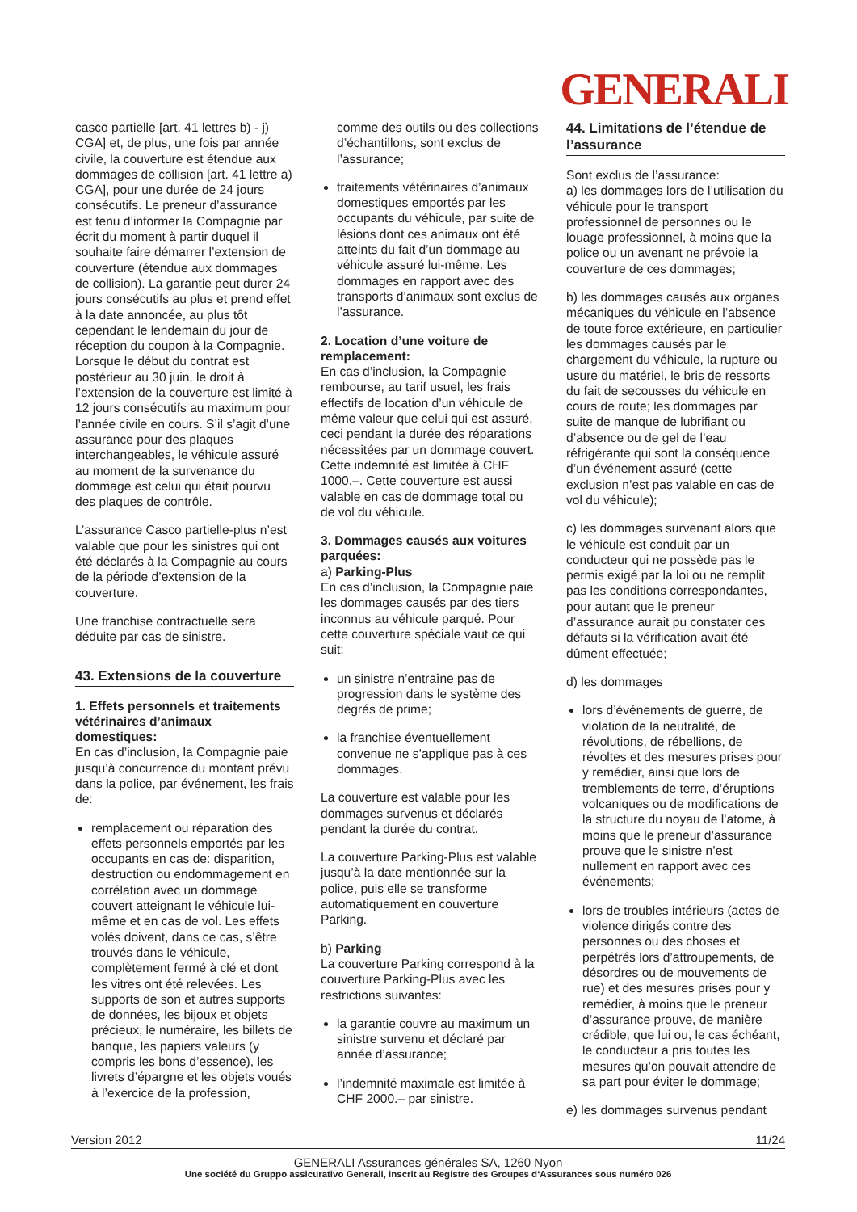GENERALI
casco partielle [art. 41 lettres b) - j) CGA] et, de plus, une fois par année civile, la couverture est étendue aux dommages de collision [art. 41 lettre a) CGA], pour une durée de 24 jours consécutifs. Le preneur d’assurance est tenu d’informer la Compagnie par écrit du moment à partir duquel il souhaite faire démarrer l’extension de couverture (étendue aux dommages de collision). La garantie peut durer 24 jours consécutifs au plus et prend effet à la date annoncée, au plus tôt cependant le lendemain du jour de réception du coupon à la Compagnie. Lorsque le début du contrat est postérieur au 30 juin, le droit à l’extension de la couverture est limité à 12 jours consécutifs au maximum pour l’année civile en cours. S’il s’agit d’une assurance pour des plaques interchangeables, le véhicule assuré au moment de la survenance du dommage est celui qui était pourvu des plaques de contrôle.
L’assurance Casco partielle-plus n’est valable que pour les sinistres qui ont été déclarés à la Compagnie au cours de la période d’extension de la couverture.
Une franchise contractuelle sera déduite par cas de sinistre.
43. Extensions de la couverture
1. Effets personnels et traitements vétérinaires d’animaux domestiques:
En cas d’inclusion, la Compagnie paie jusqu’à concurrence du montant prévu dans la police, par événement, les frais de:
remplacement ou réparation des effets personnels emportés par les occupants en cas de: disparition, destruction ou endommagement en corrélation avec un dommage couvert atteignant le véhicule lui-même et en cas de vol. Les effets volés doivent, dans ce cas, s’être trouvés dans le véhicule, complètement fermé à clé et dont les vitres ont été relevées. Les supports de son et autres supports de données, les bijoux et objets précieux, le numéraire, les billets de banque, les papiers valeurs (y compris les bons d’essence), les livrets d’épargne et les objets voués à l’exercice de la profession,
comme des outils ou des collections d’échantillons, sont exclus de l’assurance;
traitements vétérinaires d’animaux domestiques emportés par les occupants du véhicule, par suite de lésions dont ces animaux ont été atteints du fait d’un dommage au véhicule assuré lui-même. Les dommages en rapport avec des transports d’animaux sont exclus de l’assurance.
2. Location d’une voiture de remplacement:
En cas d’inclusion, la Compagnie rembourse, au tarif usuel, les frais effectifs de location d’un véhicule de même valeur que celui qui est assuré, ceci pendant la durée des réparations nécessitées par un dommage couvert. Cette indemnité est limitée à CHF 1000.–. Cette couverture est aussi valable en cas de dommage total ou de vol du véhicule.
3. Dommages causés aux voitures parquées:
a) Parking-Plus
En cas d’inclusion, la Compagnie paie les dommages causés par des tiers inconnus au véhicule parqué. Pour cette couverture spéciale vaut ce qui suit:
un sinistre n’entraîne pas de progression dans le système des degrés de prime;
la franchise éventuellement convenue ne s’applique pas à ces dommages.
La couverture est valable pour les dommages survenus et déclarés pendant la durée du contrat.
La couverture Parking-Plus est valable jusqu’à la date mentionnée sur la police, puis elle se transforme automatiquement en couverture Parking.
b) Parking
La couverture Parking correspond à la couverture Parking-Plus avec les restrictions suivantes:
la garantie couvre au maximum un sinistre survenu et déclaré par année d’assurance;
l’indemnité maximale est limitée à CHF 2000.– par sinistre.
44. Limitations de l’étendue de l’assurance
Sont exclus de l’assurance:
a) les dommages lors de l’utilisation du véhicule pour le transport professionnel de personnes ou le louage professionnel, à moins que la police ou un avenant ne prévoie la couverture de ces dommages;
b) les dommages causés aux organes mécaniques du véhicule en l’absence de toute force extérieure, en particulier les dommages causés par le chargement du véhicule, la rupture ou usure du matériel, le bris de ressorts du fait de secousses du véhicule en cours de route; les dommages par suite de manque de lubrifiant ou d’absence ou de gel de l’eau réfrigérante qui sont la conséquence d’un événement assuré (cette exclusion n’est pas valable en cas de vol du véhicule);
c) les dommages survenant alors que le véhicule est conduit par un conducteur qui ne possède pas le permis exigé par la loi ou ne remplit pas les conditions correspondantes, pour autant que le preneur d’assurance aurait pu constater ces défauts si la vérification avait été dûment effectuée;
d) les dommages
lors d’événements de guerre, de violation de la neutralité, de révolutions, de rébellions, de révoltes et des mesures prises pour y remédier, ainsi que lors de tremblements de terre, d’éruptions volcaniques ou de modifications de la structure du noyau de l’atome, à moins que le preneur d’assurance prouve que le sinistre n’est nullement en rapport avec ces événements;
lors de troubles intérieurs (actes de violence dirigés contre des personnes ou des choses et perpétrés lors d’attroupements, de désordres ou de mouvements de rue) et des mesures prises pour y remédier, à moins que le preneur d’assurance prouve, de manière crédible, que lui ou, le cas échéant, le conducteur a pris toutes les mesures qu’on pouvait attendre de sa part pour éviter le dommage;
e) les dommages survenus pendant
Version 2012 11/24
GENERALI Assurances générales SA, 1260 Nyon
Une société du Gruppo assicurativo Generali, inscrit au Registre des Groupes d‘Assurances sous numéro 026